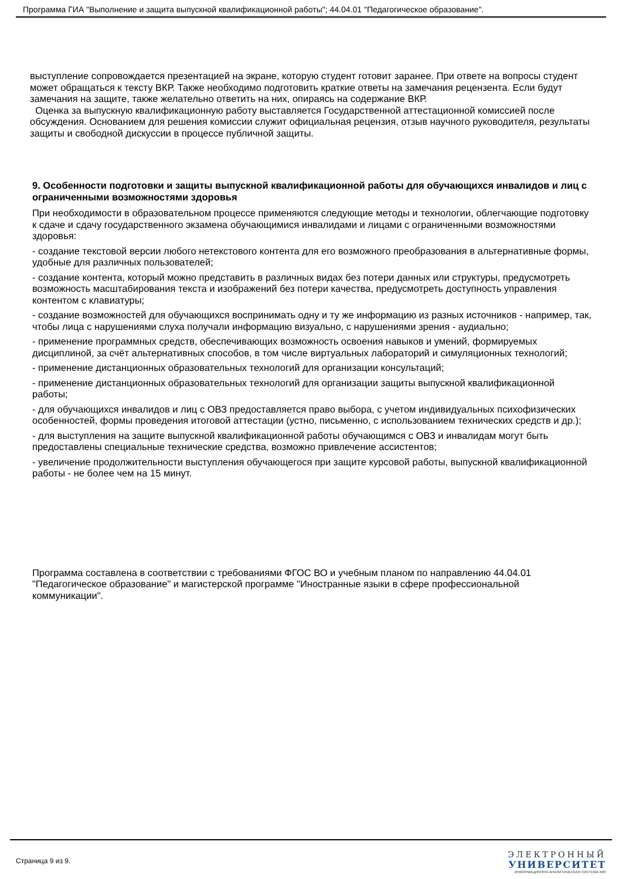Программа ГИА "Выполнение и защита выпускной квалификационной работы"; 44.04.01 "Педагогическое образование".
выступление сопровождается презентацией на экране, которую студент готовит заранее. При ответе на вопросы студент может обращаться к тексту ВКР. Также необходимо подготовить краткие ответы на замечания рецензента. Если будут замечания на защите, также желательно ответить на них, опираясь на содержание ВКР.
Оценка за выпускную квалификационную работу выставляется Государственной аттестационной комиссией после обсуждения. Основанием для решения комиссии служит официальная рецензия, отзыв научного руководителя, результаты защиты и свободной дискуссии в процессе публичной защиты.
9. Особенности подготовки и защиты выпускной квалификационной работы для обучающихся инвалидов и лиц с ограниченными возможностями здоровья
При необходимости в образовательном процессе применяются следующие методы и технологии, облегчающие подготовку к сдаче и сдачу государственного экзамена обучающимися инвалидами и лицами с ограниченными возможностями здоровья:
- создание текстовой версии любого нетекстового контента для его возможного преобразования в альтернативные формы, удобные для различных пользователей;
- создание контента, который можно представить в различных видах без потери данных или структуры, предусмотреть возможность масштабирования текста и изображений без потери качества, предусмотреть доступность управления контентом с клавиатуры;
- создание возможностей для обучающихся воспринимать одну и ту же информацию из разных источников - например, так, чтобы лица с нарушениями слуха получали информацию визуально, с нарушениями зрения - аудиально;
- применение программных средств, обеспечивающих возможность освоения навыков и умений, формируемых дисциплиной, за счёт альтернативных способов, в том числе виртуальных лабораторий и симуляционных технологий;
- применение дистанционных образовательных технологий для организации консультаций;
- применение дистанционных образовательных технологий для организации защиты выпускной квалификационной работы;
- для обучающихся инвалидов и лиц с ОВЗ предоставляется право выбора, с учетом индивидуальных психофизических особенностей, формы проведения итоговой аттестации (устно, письменно, с использованием технических средств и др.);
- для выступления на защите выпускной квалификационной работы обучающимся с ОВЗ и инвалидам могут быть предоставлены специальные технические средства, возможно привлечение ассистентов;
- увеличение продолжительности выступления обучающегося при защите курсовой работы, выпускной квалификационной работы - не более чем на 15 минут.
Программа составлена в соответствии с требованиями ФГОС ВО и учебным планом по направлению 44.04.01 "Педагогическое образование" и магистерской программе "Иностранные языки в сфере профессиональной коммуникации".
Страница 9 из 9.
ЭЛЕКТРОННЫЙ
УНИВЕРСИТЕТ
ИНФОРМАЦИОННО-АНАЛИТИЧЕСКАЯ СИСТЕМА КФУ